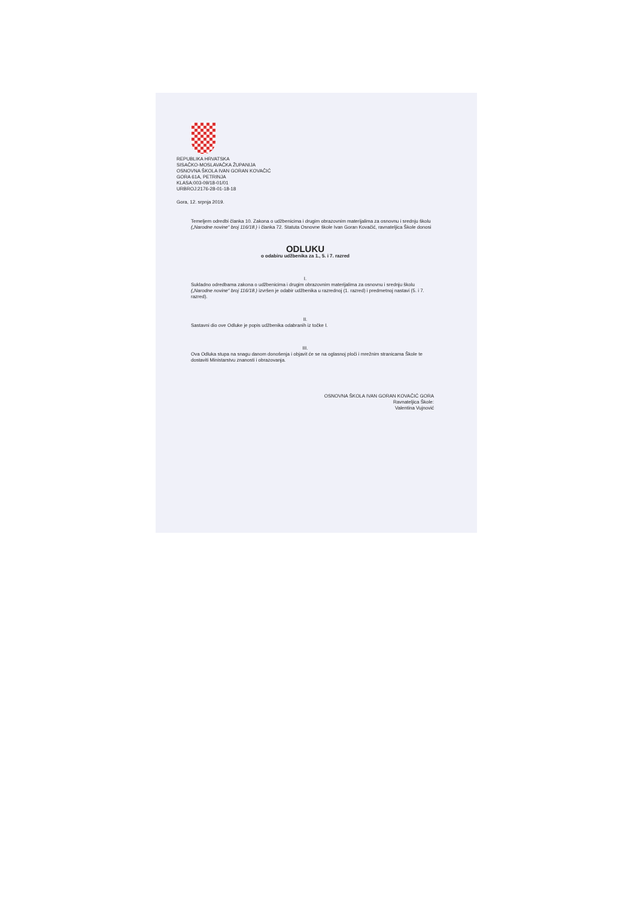REPUBLIKA HRVATSKA
SISAČKO-MOSLAVAČKA ŽUPANIJA
OSNOVNA ŠKOLA IVAN GORAN KOVAČIĆ
GORA 61A, PETRINJA
KLASA:003-09/18-01/01
URBROJ:2176-28-01-18-18
Gora, 12. srpnja 2019.
Temeljem odredbi članka 10. Zakona o udžbenicima i drugim obrazovnim materijalima za osnovnu i srednju školu („Narodne novine“ broj 116/18.) i članka 72. Statuta Osnovne škole Ivan Goran Kovačić, ravnateljica Škole donosi
ODLUKU
o odabiru udžbenika za 1., 5. i 7. razred
I.
Sukladno odredbama zakona o udžbenicima i drugim obrazovnim materijalima za osnovnu i srednju školu („Narodne novine“ broj 116/18.) izvršen je odabir udžbenika u razrednoj (1. razred) i predmetnoj nastavi (5. i 7. razred).
II.
Sastavni dio ove Odluke je popis udžbenika odabranih iz točke I.
III.
Ova Odluka stupa na snagu danom donošenja i objavit će se na oglasnoj ploči i mrežnim stranicama Škole te dostaviti Ministarstvu znanosti i obrazovanja.
OSNOVNA ŠKOLA IVAN GORAN KOVAČIĆ GORA
Ravnateljica Škole:
Valentina Vujnović